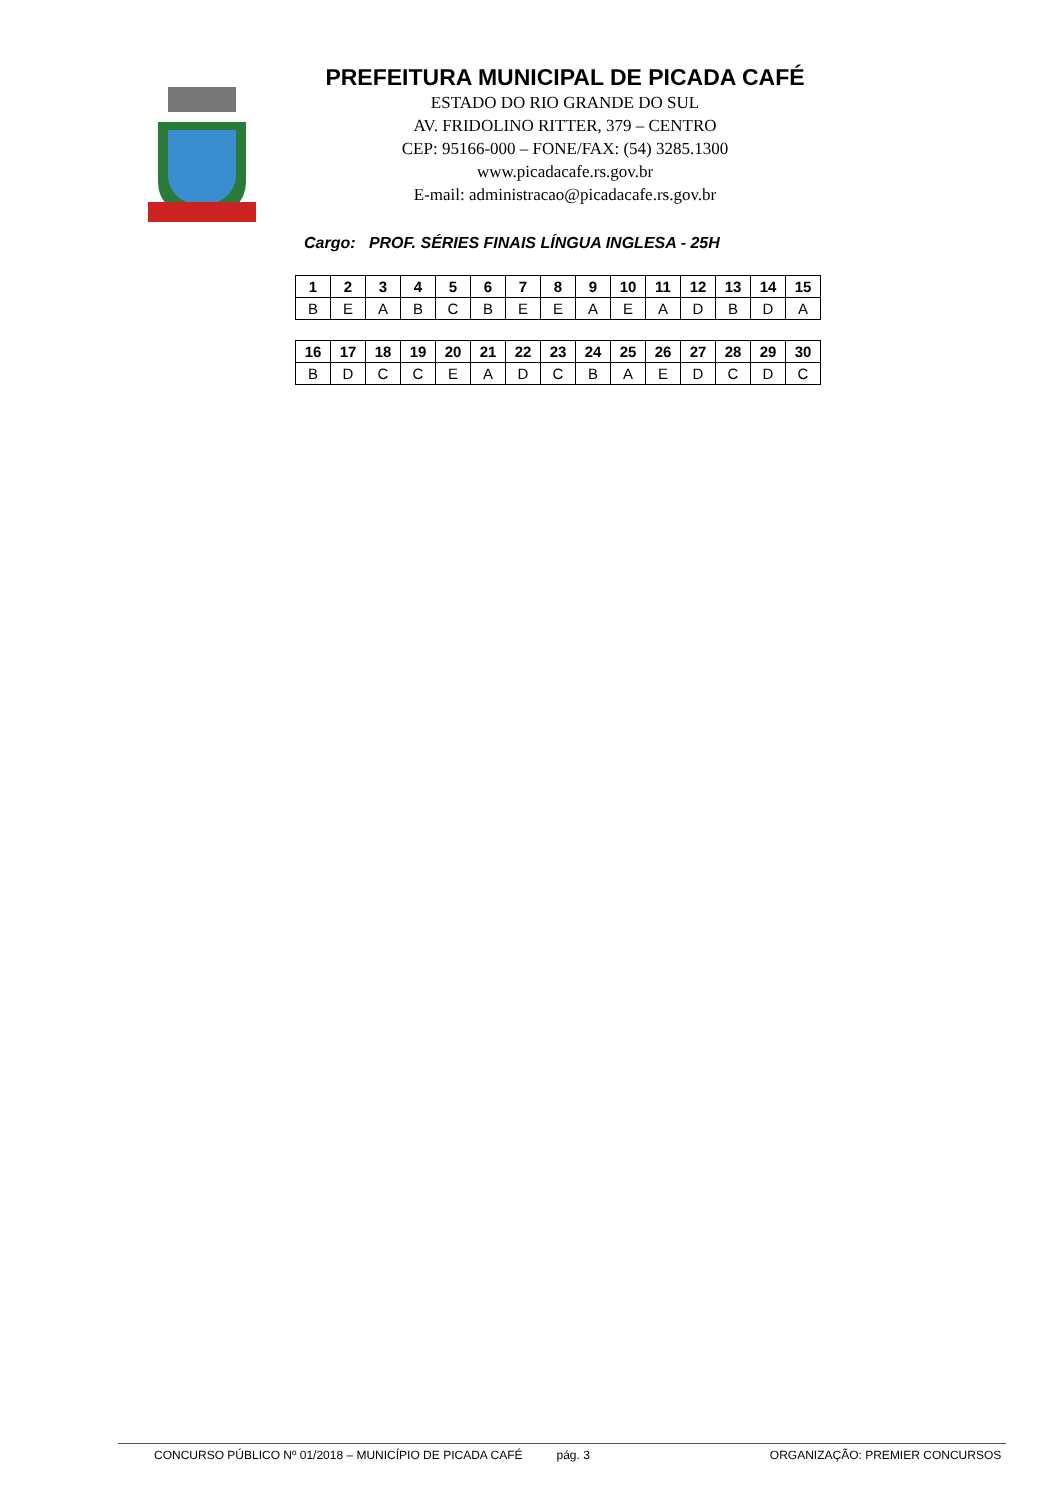PREFEITURA MUNICIPAL DE PICADA CAFÉ
ESTADO DO RIO GRANDE DO SUL
AV. FRIDOLINO RITTER, 379 – CENTRO
CEP: 95166-000 – FONE/FAX: (54) 3285.1300
www.picadacafe.rs.gov.br
E-mail: administracao@picadacafe.rs.gov.br
Cargo: PROF. SÉRIES FINAIS LÍNGUA INGLESA - 25H
| 1 | 2 | 3 | 4 | 5 | 6 | 7 | 8 | 9 | 10 | 11 | 12 | 13 | 14 | 15 |
| B | E | A | B | C | B | E | E | A | E | A | D | B | D | A |
| 16 | 17 | 18 | 19 | 20 | 21 | 22 | 23 | 24 | 25 | 26 | 27 | 28 | 29 | 30 |
| B | D | C | C | E | A | D | C | B | A | E | D | C | D | C |
CONCURSO PÚBLICO Nº 01/2018 – MUNICÍPIO DE PICADA CAFÉ pág. 3 ORGANIZAÇÃO: PREMIER CONCURSOS